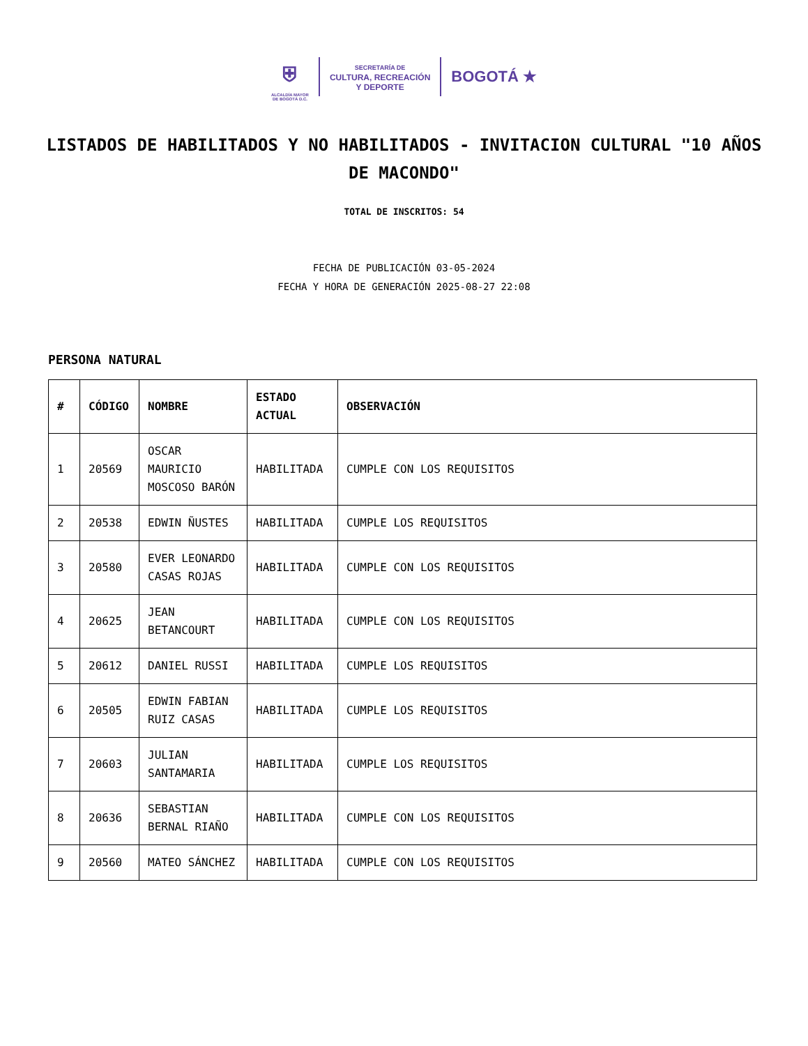⛨
ALCALDÍA MAYOR
DE BOGOTÁ D.C.
SECRETARÍA DE
CULTURA, RECREACIÓN
Y DEPORTE
BOGOTÁ ★
LISTADOS DE HABILITADOS Y NO HABILITADOS - INVITACION CULTURAL "10 AÑOS DE MACONDO"
TOTAL DE INSCRITOS: 54
FECHA DE PUBLICACIÓN 03-05-2024
FECHA Y HORA DE GENERACIÓN 2025-08-27 22:08
PERSONA NATURAL
| # | CÓDIGO | NOMBRE | ESTADO ACTUAL | OBSERVACIÓN |
| --- | --- | --- | --- | --- |
| 1 | 20569 | OSCAR MAURICIO MOSCOSO BARÓN | HABILITADA | CUMPLE CON LOS REQUISITOS |
| 2 | 20538 | EDWIN ÑUSTES | HABILITADA | CUMPLE LOS REQUISITOS |
| 3 | 20580 | EVER LEONARDO CASAS ROJAS | HABILITADA | CUMPLE CON LOS REQUISITOS |
| 4 | 20625 | JEAN BETANCOURT | HABILITADA | CUMPLE CON LOS REQUISITOS |
| 5 | 20612 | DANIEL RUSSI | HABILITADA | CUMPLE LOS REQUISITOS |
| 6 | 20505 | EDWIN FABIAN RUIZ CASAS | HABILITADA | CUMPLE LOS REQUISITOS |
| 7 | 20603 | JULIAN SANTAMARIA | HABILITADA | CUMPLE LOS REQUISITOS |
| 8 | 20636 | SEBASTIAN BERNAL RIAÑO | HABILITADA | CUMPLE CON LOS REQUISITOS |
| 9 | 20560 | MATEO SÁNCHEZ | HABILITADA | CUMPLE CON LOS REQUISITOS |